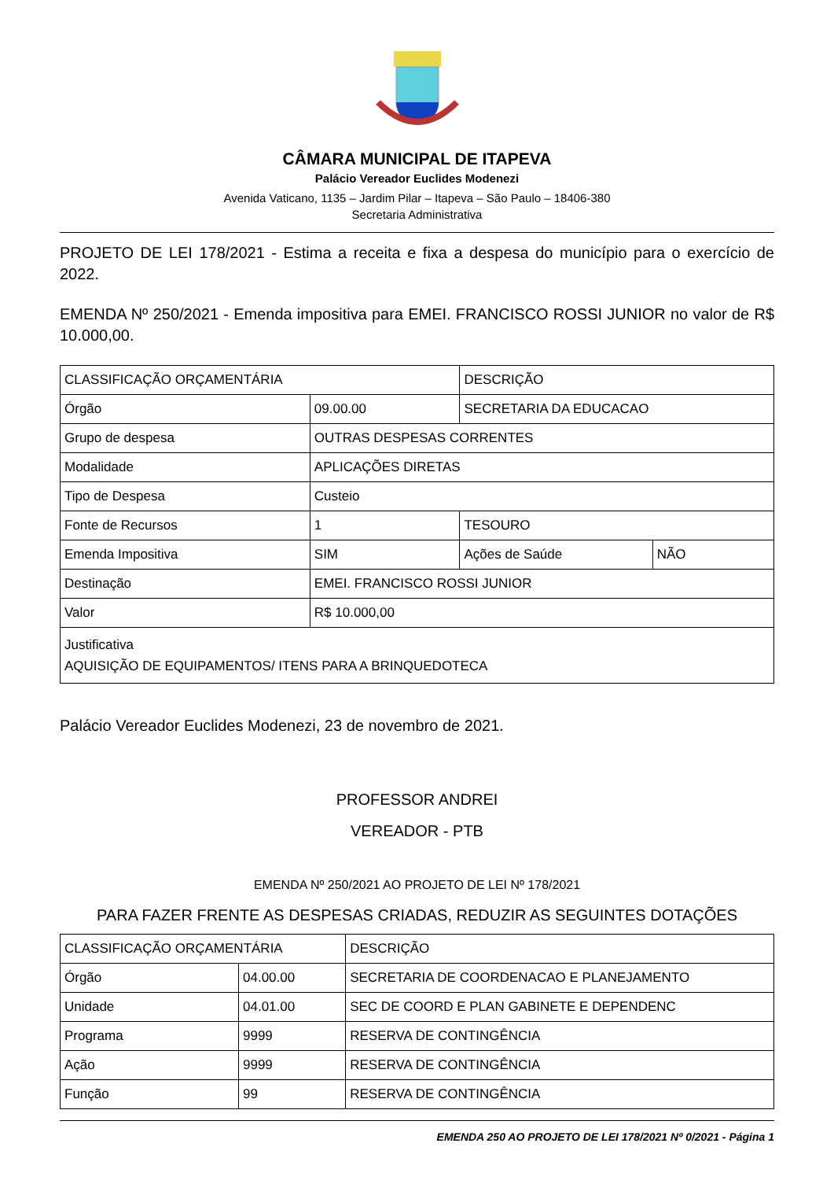CÂMARA MUNICIPAL DE ITAPEVA
Palácio Vereador Euclides Modenezi
Avenida Vaticano, 1135 – Jardim Pilar – Itapeva – São Paulo – 18406-380
Secretaria Administrativa
PROJETO DE LEI 178/2021 - Estima a receita e fixa a despesa do município para o exercício de 2022.
EMENDA Nº 250/2021 - Emenda impositiva para EMEI. FRANCISCO ROSSI JUNIOR no valor de R$ 10.000,00.
| CLASSIFICAÇÃO ORÇAMENTÁRIA | | DESCRIÇÃO | |
| Órgão | 09.00.00 | SECRETARIA DA EDUCACAO | |
| Grupo de despesa | OUTRAS DESPESAS CORRENTES | | |
| Modalidade | APLICAÇÕES DIRETAS | | |
| Tipo de Despesa | Custeio | | |
| Fonte de Recursos | 1 | TESOURO | |
| Emenda Impositiva | SIM | Ações de Saúde | NÃO |
| Destinação | EMEI. FRANCISCO ROSSI JUNIOR | | |
| Valor | R$ 10.000,00 | | |
| Justificativa AQUISIÇÃO DE EQUIPAMENTOS/ ITENS PARA A BRINQUEDOTECA | | | |
Palácio Vereador Euclides Modenezi, 23 de novembro de 2021.
PROFESSOR ANDREI
VEREADOR - PTB
EMENDA Nº 250/2021 AO PROJETO DE LEI Nº 178/2021
PARA FAZER FRENTE AS DESPESAS CRIADAS, REDUZIR AS SEGUINTES DOTAÇÕES
| CLASSIFICAÇÃO ORÇAMENTÁRIA | | DESCRIÇÃO |
| Órgão | 04.00.00 | SECRETARIA DE COORDENACAO E PLANEJAMENTO |
| Unidade | 04.01.00 | SEC DE COORD E PLAN GABINETE E DEPENDENC |
| Programa | 9999 | RESERVA DE CONTINGÊNCIA |
| Ação | 9999 | RESERVA DE CONTINGÊNCIA |
| Função | 99 | RESERVA DE CONTINGÊNCIA |
EMENDA 250 AO PROJETO DE LEI 178/2021 Nº 0/2021 - Página 1